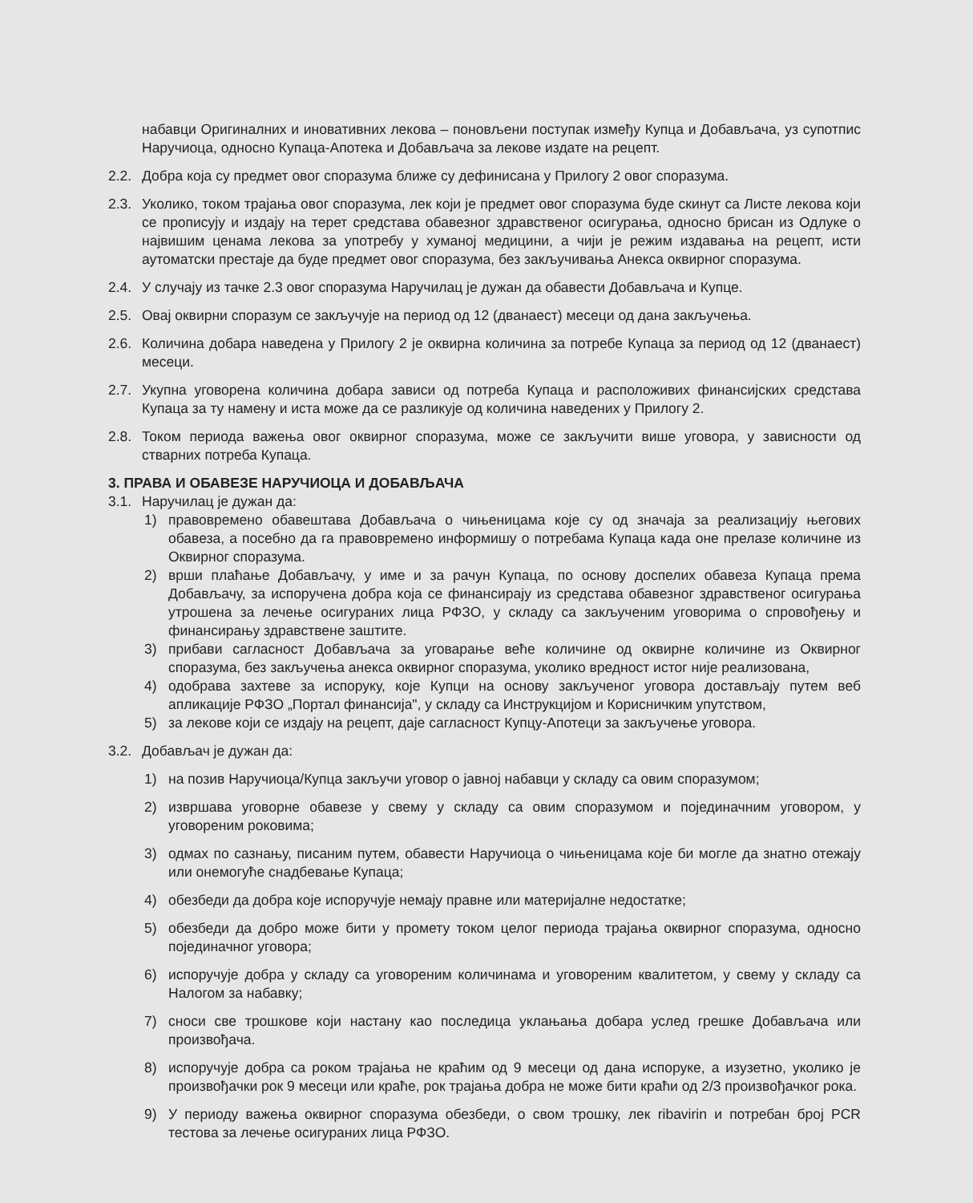набавци Оригиналних и иновативних лекова – поновљени поступак између Купца и Добављача, уз супотпис Наручиоца, односно Купаца-Апотека и Добављача за лекове издате на рецепт.
2.2. Добра која су предмет овог споразума ближе су дефинисана у Прилогу 2 овог споразума.
2.3. Уколико, током трајања овог споразума, лек који је предмет овог споразума буде скинут са Листе лекова који се прописују и издају на терет средстава обавезног здравственог осигурања, односно брисан из Одлуке о највишим ценама лекова за употребу у хуманој медицини, а чији је режим издавања на рецепт, исти аутоматски престаје да буде предмет овог споразума, без закључивања Анекса оквирног споразума.
2.4. У случају из тачке 2.3 овог споразума Наручилац је дужан да обавести Добављача и Купце.
2.5. Овај оквирни споразум се закључује на период од 12 (дванаест) месеци од дана закључења.
2.6. Количина добара наведена у Прилогу 2 је оквирна количина за потребе Купаца за период од 12 (дванаест) месеци.
2.7. Укупна уговорена количина добара зависи од потреба Купаца и расположивих финансијских средстава Купаца за ту намену и иста може да се разликује од количина наведених у Прилогу 2.
2.8. Током периода важења овог оквирног споразума, може се закључити више уговора, у зависности од стварних потреба Купаца.
3. ПРАВА И ОБАВЕЗЕ НАРУЧИОЦА И ДОБАВЉАЧА
3.1. Наручилац је дужан да:
1) правовремено обавештава Добављача о чињеницама које су од значаја за реализацију његових обавеза, а посебно да га правовремено информишу о потребама Купаца када оне прелазе количине из Оквирног споразума.
2) врши плаћање Добављачу, у име и за рачун Купаца, по основу доспелих обавеза Купаца према Добављачу, за испоручена добра која се финансирају из средстава обавезног здравственог осигурања утрошена за лечење осигураних лица РФЗО, у складу са закљученим уговорима о спровођењу и финансирању здравствене заштите.
3) прибави сагласност Добављача за уговарање веће количине од оквирне количине из Оквирног споразума, без закључења анекса оквирног споразума, уколико вредност истог није реализована,
4) одобрава захтеве за испоруку, које Купци на основу закљученог уговора достављају путем веб апликације РФЗО „Портал финансија", у складу са Инструкцијом и Корисничким упутством,
5) за лекове који се издају на рецепт, даје сагласност Купцу-Апотеци за закључење уговора.
3.2. Добављач је дужан да:
1) на позив Наручиоца/Купца закључи уговор о јавној набавци у складу са овим споразумом;
2) извршава уговорне обавезе у свему у складу са овим споразумом и појединачним уговором, у уговореним роковима;
3) одмах по сазнању, писаним путем, обавести Наручиоца о чињеницама које би могле да знатно отежају или онемогуће снадбевање Купаца;
4) обезбеди да добра које испоручује немају правне или материјалне недостатке;
5) обезбеди да добро може бити у промету током целог периода трајања оквирног споразума, односно појединачног уговора;
6) испоручује добра у складу са уговореним количинама и уговореним квалитетом, у свему у складу са Налогом за набавку;
7) сноси све трошкове који настану као последица уклањања добара услед грешке Добављача или произвођача.
8) испоручује добра са роком трајања не краћим од 9 месеци од дана испоруке, а изузетно, уколико је произвођачки рок 9 месеци или краће, рок трајања добра не може бити краћи од 2/3 произвођачког рока.
9) У периоду важења оквирног споразума обезбеди, о свом трошку, лек ribavirin и потребан број PCR тестова за лечење осигураних лица РФЗО.